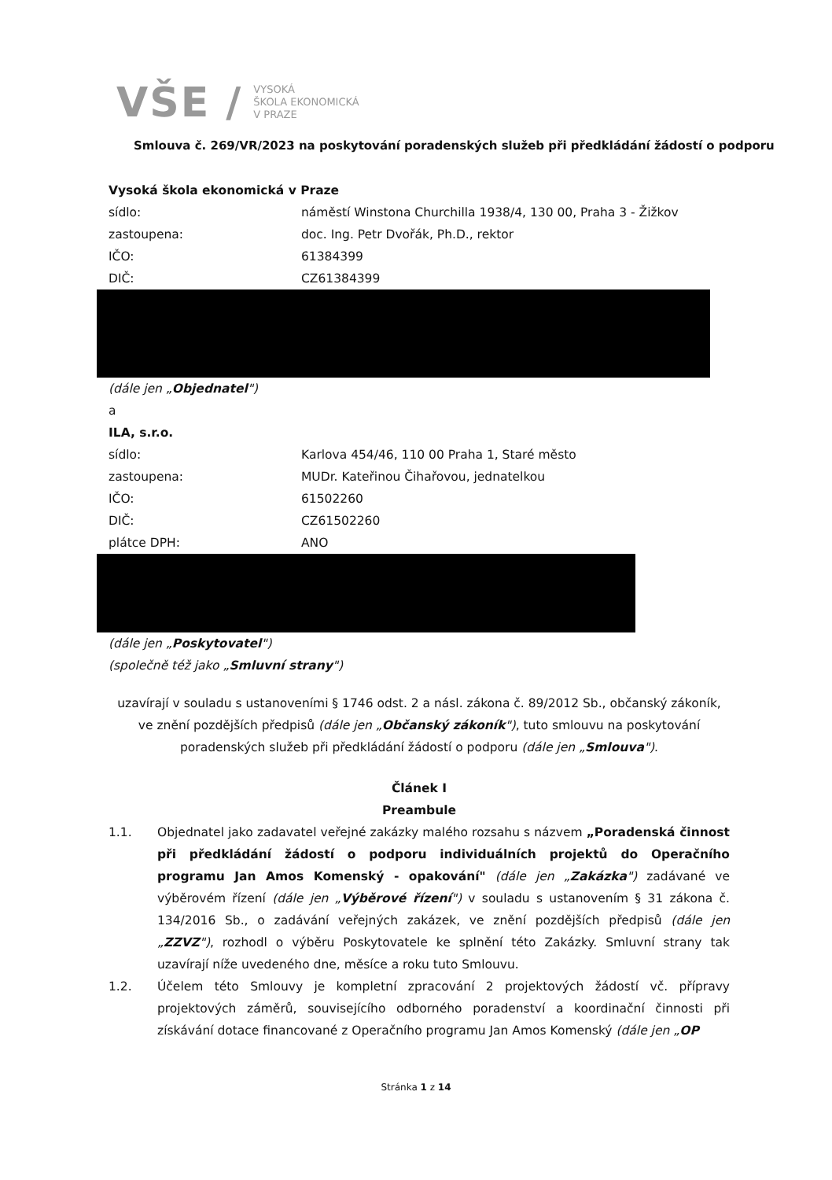VŠE /
VYSOKÁ
ŠKOLA EKONOMICKÁ
V PRAZE
Smlouva č. 269/VR/2023 na poskytování poradenských služeb při předkládání žádostí o podporu
Vysoká škola ekonomická v Praze
sídlo: náměstí Winstona Churchilla 1938/4, 130 00, Praha 3 - Žižkov
zastoupena: doc. Ing. Petr Dvořák, Ph.D., rektor
IČO: 61384399
DIČ: CZ61384399
(dále jen „Objednatel")
a
ILA, s.r.o.
sídlo: Karlova 454/46, 110 00 Praha 1, Staré město
zastoupena: MUDr. Kateřinou Čihařovou, jednatelkou
IČO: 61502260
DIČ: CZ61502260
plátce DPH: ANO
(dále jen „Poskytovatel")
(společně též jako „Smluvní strany")
uzavírají v souladu s ustanoveními § 1746 odst. 2 a násl. zákona č. 89/2012 Sb., občanský zákoník, ve znění pozdějších předpisů (dále jen „Občanský zákoník"), tuto smlouvu na poskytování poradenských služeb při předkládání žádostí o podporu (dále jen „Smlouva").
Článek I
Preambule
1.1. Objednatel jako zadavatel veřejné zakázky malého rozsahu s názvem „Poradenská činnost při předkládání žádostí o podporu individuálních projektů do Operačního programu Jan Amos Komenský - opakování" (dále jen „Zakázka") zadávané ve výběrovém řízení (dále jen „Výběrové řízení") v souladu s ustanovením § 31 zákona č. 134/2016 Sb., o zadávání veřejných zakázek, ve znění pozdějších předpisů (dále jen „ZZVZ"), rozhodl o výběru Poskytovatele ke splnění této Zakázky. Smluvní strany tak uzavírají níže uvedeného dne, měsíce a roku tuto Smlouvu.
1.2. Účelem této Smlouvy je kompletní zpracování 2 projektových žádostí vč. přípravy projektových záměrů, souvisejícího odborného poradenství a koordinační činnosti při získávání dotace financované z Operačního programu Jan Amos Komenský (dále jen „OP
Stránka 1 z 14